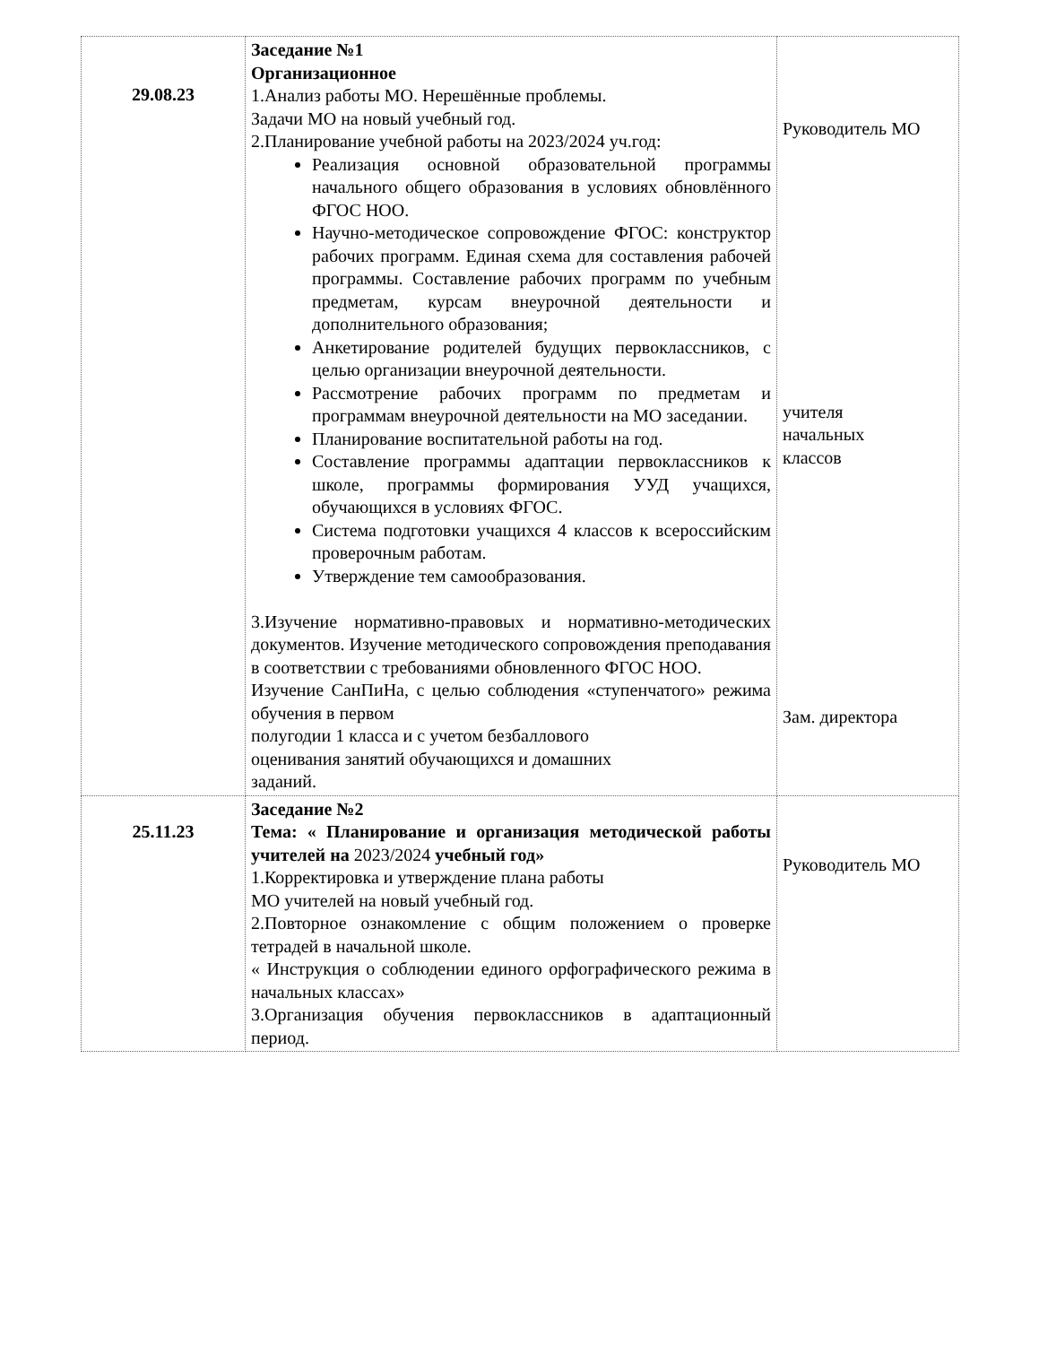| 29.08.23 | Заседание №1 Организационное 1.Анализ работы МО. Нерешённые проблемы. Задачи МО на новый учебный год. 2.Планирование учебной работы на 2023/2024 уч.год: Реализация основной образовательной программы начального общего образования в условиях обновлённого ФГОС НОО. Научно-методическое сопровождение ФГОС: конструктор рабочих программ. Единая схема для составления рабочей программы. Составление рабочих программ по учебным предметам, курсам внеурочной деятельности и дополнительного образования; Анкетирование родителей будущих первоклассников, с целью организации внеурочной деятельности. Рассмотрение рабочих программ по предметам и программам внеурочной деятельности на МО заседании. Планирование воспитательной работы на год. Составление программы адаптации первоклассников к школе, программы формирования УУД учащихся, обучающихся в условиях ФГОС. Система подготовки учащихся 4 классов к всероссийским проверочным работам. Утверждение тем самообразования. 3.Изучение нормативно-правовых и нормативно-методических документов. Изучение методического сопровождения преподавания в соответствии с требованиями обновленного ФГОС НОО. Изучение СанПиНа, с целью соблюдения «ступенчатого» режима обучения в первом полугодии 1 класса и с учетом безбаллового оценивания занятий обучающихся и домашних заданий. | Руководитель МО учителя начальных классов Зам. директора |
| 25.11.23 | Заседание №2 Тема: « Планирование и организация методической работы учителей на 2023/2024 учебный год» 1.Корректировка и утверждение плана работы МО учителей на новый учебный год. 2.Повторное ознакомление с общим положением о проверке тетрадей в начальной школе. « Инструкция о соблюдении единого орфографического режима в начальных классах» 3.Организация обучения первоклассников в адаптационный период. | Руководитель МО |